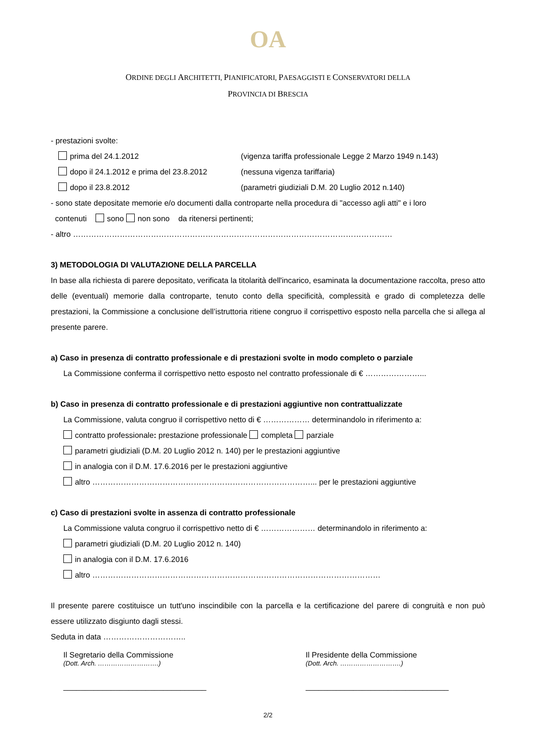OA
ORDINE DEGLI ARCHITETTI, PIANIFICATORI, PAESAGGISTI E CONSERVATORI DELLA
PROVINCIA DI BRESCIA
- prestazioni svolte:
prima del 24.1.2012 (vigenza tariffa professionale Legge 2 Marzo 1949 n.143)
dopo il 24.1.2012 e prima del 23.8.2012 (nessuna vigenza tariffaria)
dopo il 23.8.2012 (parametri giudiziali D.M. 20 Luglio 2012 n.140)
- sono state depositate memorie e/o documenti dalla controparte nella procedura di "accesso agli atti" e i loro
contenuti sono non sono da ritenersi pertinenti;
- altro ……………………………………………………………………………………………………………
3) METODOLOGIA DI VALUTAZIONE DELLA PARCELLA
In base alla richiesta di parere depositato, verificata la titolarità dell'incarico, esaminata la documentazione raccolta, preso atto delle (eventuali) memorie dalla controparte, tenuto conto della specificità, complessità e grado di completezza delle prestazioni, la Commissione a conclusione dell’istruttoria ritiene congruo il corrispettivo esposto nella parcella che si allega al presente parere.
a) Caso in presenza di contratto professionale e di prestazioni svolte in modo completo o parziale
La Commissione conferma il corrispettivo netto esposto nel contratto professionale di € …………………...
b) Caso in presenza di contratto professionale e di prestazioni aggiuntive non contrattualizzate
La Commissione, valuta congruo il corrispettivo netto di € ……………… determinandolo in riferimento a:
contratto professionale: prestazione professionale completa parziale
parametri giudiziali (D.M. 20 Luglio 2012 n. 140) per le prestazioni aggiuntive
in analogia con il D.M. 17.6.2016 per le prestazioni aggiuntive
altro …………………………………………………………………………... per le prestazioni aggiuntive
c) Caso di prestazioni svolte in assenza di contratto professionale
La Commissione valuta congruo il corrispettivo netto di € ………………… determinandolo in riferimento a:
parametri giudiziali (D.M. 20 Luglio 2012 n. 140)
in analogia con il D.M. 17.6.2016
altro …………………………………………………………………………………………………
Il presente parere costituisce un tutt'uno inscindibile con la parcella e la certificazione del parere di congruità e non può essere utilizzato disgiunto dagli stessi.
Seduta in data …………………………..
Il Segretario della Commissione
(Dott. Arch. ……………………….)
_________________________________
Il Presidente della Commissione
(Dott. Arch. ……………………….)
_________________________________
2/2